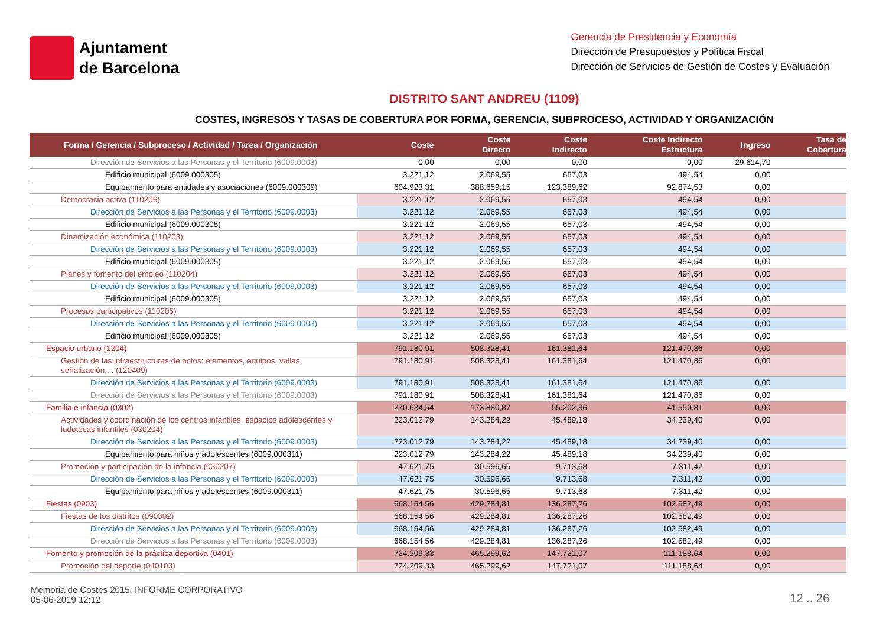Ajuntament
de Barcelona
Gerencia de Presidencia y Economía
Dirección de Presupuestos y Política Fiscal
Dirección de Servicios de Gestión de Costes y Evaluación
DISTRITO SANT ANDREU (1109)
COSTES, INGRESOS Y TASAS DE COBERTURA POR FORMA, GERENCIA, SUBPROCESO, ACTIVIDAD Y ORGANIZACIÓN
| Forma / Gerencia / Subproceso / Actividad / Tarea / Organización | Coste | Coste Directo | Coste Indirecto | Coste Indirecto Estructura | Ingreso | Tasa de Cobertura |
| --- | --- | --- | --- | --- | --- | --- |
| Dirección de Servicios a las Personas y el Territorio (6009.0003) | 0,00 | 0,00 | 0,00 | 0,00 | 29.614,70 | |
| Edificio municipal (6009.000305) | 3.221,12 | 2.069,55 | 657,03 | 494,54 | 0,00 | |
| Equipamiento para entidades y asociaciones (6009.000309) | 604.923,31 | 388.659,15 | 123.389,62 | 92.874,53 | 0,00 | |
| Democracia activa (110206) | 3.221,12 | 2.069,55 | 657,03 | 494,54 | 0,00 | |
| Dirección de Servicios a las Personas y el Territorio (6009.0003) | 3.221,12 | 2.069,55 | 657,03 | 494,54 | 0,00 | |
| Edificio municipal (6009.000305) | 3.221,12 | 2.069,55 | 657,03 | 494,54 | 0,00 | |
| Dinamización económica (110203) | 3.221,12 | 2.069,55 | 657,03 | 494,54 | 0,00 | |
| Dirección de Servicios a las Personas y el Territorio (6009.0003) | 3.221,12 | 2.069,55 | 657,03 | 494,54 | 0,00 | |
| Edificio municipal (6009.000305) | 3.221,12 | 2.069,55 | 657,03 | 494,54 | 0,00 | |
| Planes y fomento del empleo (110204) | 3.221,12 | 2.069,55 | 657,03 | 494,54 | 0,00 | |
| Dirección de Servicios a las Personas y el Territorio (6009.0003) | 3.221,12 | 2.069,55 | 657,03 | 494,54 | 0,00 | |
| Edificio municipal (6009.000305) | 3.221,12 | 2.069,55 | 657,03 | 494,54 | 0,00 | |
| Procesos participativos (110205) | 3.221,12 | 2.069,55 | 657,03 | 494,54 | 0,00 | |
| Dirección de Servicios a las Personas y el Territorio (6009.0003) | 3.221,12 | 2.069,55 | 657,03 | 494,54 | 0,00 | |
| Edificio municipal (6009.000305) | 3.221,12 | 2.069,55 | 657,03 | 494,54 | 0,00 | |
| Espacio urbano (1204) | 791.180,91 | 508.328,41 | 161.381,64 | 121.470,86 | 0,00 | |
| Gestión de las infraestructuras de actos: elementos, equipos, vallas, señalización,... (120409) | 791.180,91 | 508.328,41 | 161.381,64 | 121.470,86 | 0,00 | |
| Dirección de Servicios a las Personas y el Territorio (6009.0003) | 791.180,91 | 508.328,41 | 161.381,64 | 121.470,86 | 0,00 | |
| Dirección de Servicios a las Personas y el Territorio (6009.0003) | 791.180,91 | 508.328,41 | 161.381,64 | 121.470,86 | 0,00 | |
| Familia e infancia (0302) | 270.634,54 | 173.880,87 | 55.202,86 | 41.550,81 | 0,00 | |
| Actividades y coordinación de los centros infantiles, espacios adolescentes y ludotecas infantiles (030204) | 223.012,79 | 143.284,22 | 45.489,18 | 34.239,40 | 0,00 | |
| Dirección de Servicios a las Personas y el Territorio (6009.0003) | 223.012,79 | 143.284,22 | 45.489,18 | 34.239,40 | 0,00 | |
| Equipamiento para niños y adolescentes (6009.000311) | 223.012,79 | 143.284,22 | 45.489,18 | 34.239,40 | 0,00 | |
| Promoción y participación de la infancia (030207) | 47.621,75 | 30.596,65 | 9.713,68 | 7.311,42 | 0,00 | |
| Dirección de Servicios a las Personas y el Territorio (6009.0003) | 47.621,75 | 30.596,65 | 9.713,68 | 7.311,42 | 0,00 | |
| Equipamiento para niños y adolescentes (6009.000311) | 47.621,75 | 30.596,65 | 9.713,68 | 7.311,42 | 0,00 | |
| Fiestas (0903) | 668.154,56 | 429.284,81 | 136.287,26 | 102.582,49 | 0,00 | |
| Fiestas de los distritos (090302) | 668.154,56 | 429.284,81 | 136.287,26 | 102.582,49 | 0,00 | |
| Dirección de Servicios a las Personas y el Territorio (6009.0003) | 668.154,56 | 429.284,81 | 136.287,26 | 102.582,49 | 0,00 | |
| Dirección de Servicios a las Personas y el Territorio (6009.0003) | 668.154,56 | 429.284,81 | 136.287,26 | 102.582,49 | 0,00 | |
| Fomento y promoción de la práctica deportiva (0401) | 724.209,33 | 465.299,62 | 147.721,07 | 111.188,64 | 0,00 | |
| Promoción del deporte (040103) | 724.209,33 | 465.299,62 | 147.721,07 | 111.188,64 | 0,00 | |
Memoria de Costes 2015: INFORME CORPORATIVO
05-06-2019 12:12
12 .. 26